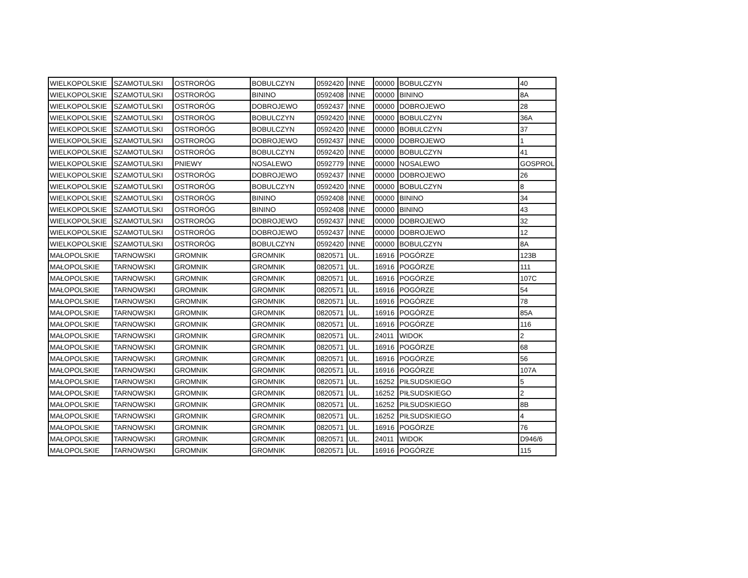| WIELKOPOLSKIE | SZAMOTULSKI | OSTRORÓG | BOBULCZYN | 0592420 | INNE | 00000 | BOBULCZYN | 40 |
| WIELKOPOLSKIE | SZAMOTULSKI | OSTRORÓG | BININO | 0592408 | INNE | 00000 | BININO | 8A |
| WIELKOPOLSKIE | SZAMOTULSKI | OSTRORÓG | DOBROJEWO | 0592437 | INNE | 00000 | DOBROJEWO | 28 |
| WIELKOPOLSKIE | SZAMOTULSKI | OSTRORÓG | BOBULCZYN | 0592420 | INNE | 00000 | BOBULCZYN | 36A |
| WIELKOPOLSKIE | SZAMOTULSKI | OSTRORÓG | BOBULCZYN | 0592420 | INNE | 00000 | BOBULCZYN | 37 |
| WIELKOPOLSKIE | SZAMOTULSKI | OSTRORÓG | DOBROJEWO | 0592437 | INNE | 00000 | DOBROJEWO | 1 |
| WIELKOPOLSKIE | SZAMOTULSKI | OSTRORÓG | BOBULCZYN | 0592420 | INNE | 00000 | BOBULCZYN | 41 |
| WIELKOPOLSKIE | SZAMOTULSKI | PNIEWY | NOSALEWO | 0592779 | INNE | 00000 | NOSALEWO | GOSPROL |
| WIELKOPOLSKIE | SZAMOTULSKI | OSTRORÓG | DOBROJEWO | 0592437 | INNE | 00000 | DOBROJEWO | 26 |
| WIELKOPOLSKIE | SZAMOTULSKI | OSTRORÓG | BOBULCZYN | 0592420 | INNE | 00000 | BOBULCZYN | 8 |
| WIELKOPOLSKIE | SZAMOTULSKI | OSTRORÓG | BININO | 0592408 | INNE | 00000 | BININO | 34 |
| WIELKOPOLSKIE | SZAMOTULSKI | OSTRORÓG | BININO | 0592408 | INNE | 00000 | BININO | 43 |
| WIELKOPOLSKIE | SZAMOTULSKI | OSTRORÓG | DOBROJEWO | 0592437 | INNE | 00000 | DOBROJEWO | 32 |
| WIELKOPOLSKIE | SZAMOTULSKI | OSTRORÓG | DOBROJEWO | 0592437 | INNE | 00000 | DOBROJEWO | 12 |
| WIELKOPOLSKIE | SZAMOTULSKI | OSTRORÓG | BOBULCZYN | 0592420 | INNE | 00000 | BOBULCZYN | 8A |
| MAŁOPOLSKIE | TARNOWSKI | GROMNIK | GROMNIK | 0820571 | UL. | 16916 | POGÓRZE | 123B |
| MAŁOPOLSKIE | TARNOWSKI | GROMNIK | GROMNIK | 0820571 | UL. | 16916 | POGÓRZE | 111 |
| MAŁOPOLSKIE | TARNOWSKI | GROMNIK | GROMNIK | 0820571 | UL. | 16916 | POGÓRZE | 107C |
| MAŁOPOLSKIE | TARNOWSKI | GROMNIK | GROMNIK | 0820571 | UL. | 16916 | POGÓRZE | 54 |
| MAŁOPOLSKIE | TARNOWSKI | GROMNIK | GROMNIK | 0820571 | UL. | 16916 | POGÓRZE | 78 |
| MAŁOPOLSKIE | TARNOWSKI | GROMNIK | GROMNIK | 0820571 | UL. | 16916 | POGÓRZE | 85A |
| MAŁOPOLSKIE | TARNOWSKI | GROMNIK | GROMNIK | 0820571 | UL. | 16916 | POGÓRZE | 116 |
| MAŁOPOLSKIE | TARNOWSKI | GROMNIK | GROMNIK | 0820571 | UL. | 24011 | WIDOK | 2 |
| MAŁOPOLSKIE | TARNOWSKI | GROMNIK | GROMNIK | 0820571 | UL. | 16916 | POGÓRZE | 68 |
| MAŁOPOLSKIE | TARNOWSKI | GROMNIK | GROMNIK | 0820571 | UL. | 16916 | POGÓRZE | 56 |
| MAŁOPOLSKIE | TARNOWSKI | GROMNIK | GROMNIK | 0820571 | UL. | 16916 | POGÓRZE | 107A |
| MAŁOPOLSKIE | TARNOWSKI | GROMNIK | GROMNIK | 0820571 | UL. | 16252 | PIŁSUDSKIEGO | 5 |
| MAŁOPOLSKIE | TARNOWSKI | GROMNIK | GROMNIK | 0820571 | UL. | 16252 | PIŁSUDSKIEGO | 2 |
| MAŁOPOLSKIE | TARNOWSKI | GROMNIK | GROMNIK | 0820571 | UL. | 16252 | PIŁSUDSKIEGO | 8B |
| MAŁOPOLSKIE | TARNOWSKI | GROMNIK | GROMNIK | 0820571 | UL. | 16252 | PIŁSUDSKIEGO | 4 |
| MAŁOPOLSKIE | TARNOWSKI | GROMNIK | GROMNIK | 0820571 | UL. | 16916 | POGÓRZE | 76 |
| MAŁOPOLSKIE | TARNOWSKI | GROMNIK | GROMNIK | 0820571 | UL. | 24011 | WIDOK | D946/6 |
| MAŁOPOLSKIE | TARNOWSKI | GROMNIK | GROMNIK | 0820571 | UL. | 16916 | POGÓRZE | 115 |